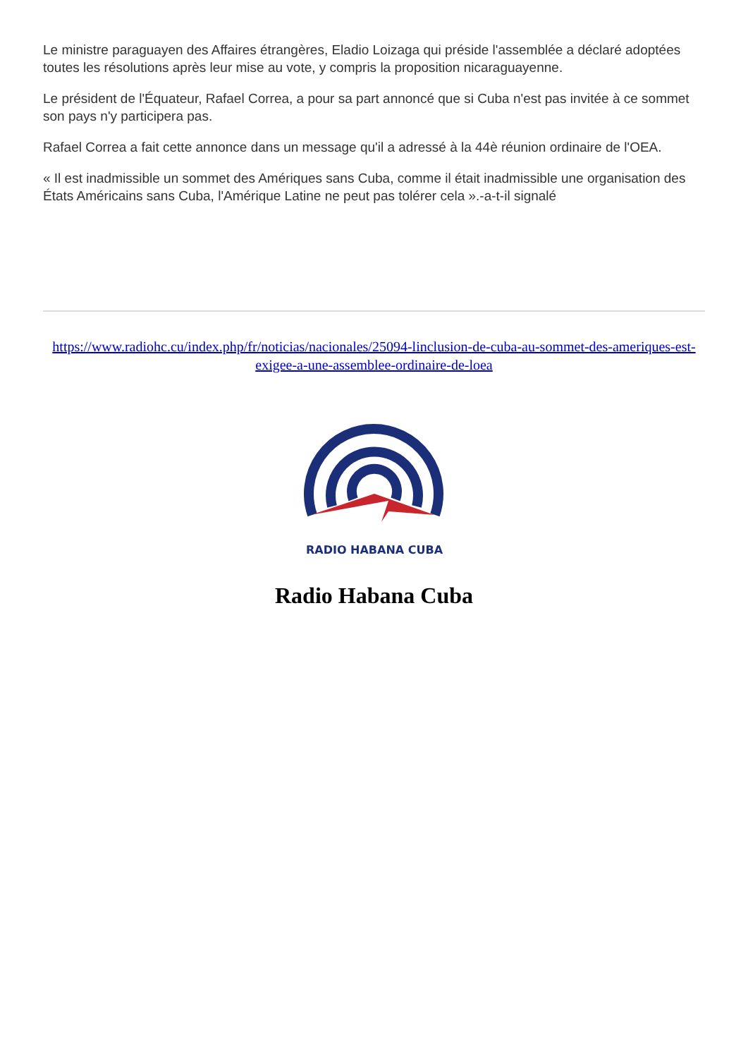Le ministre paraguayen des Affaires étrangères, Eladio Loizaga qui préside l'assemblée a déclaré adoptées toutes les résolutions après leur mise au vote, y compris la proposition nicaraguayenne.
Le président de l'Équateur, Rafael Correa, a pour sa part annoncé que si Cuba n'est pas invitée à ce sommet son pays n'y participera pas.
Rafael Correa a fait cette annonce dans un message qu'il a adressé à la 44è réunion ordinaire de l'OEA.
« Il est inadmissible un sommet des Amériques sans Cuba, comme il était inadmissible une organisation des États Américains sans Cuba, l'Amérique Latine ne peut pas tolérer cela ».-a-t-il signalé
https://www.radiohc.cu/index.php/fr/noticias/nacionales/25094-linclusion-de-cuba-au-sommet-des-ameriques-est-exigee-a-une-assemblee-ordinaire-de-loea
RADIO HABANA CUBA
Radio Habana Cuba